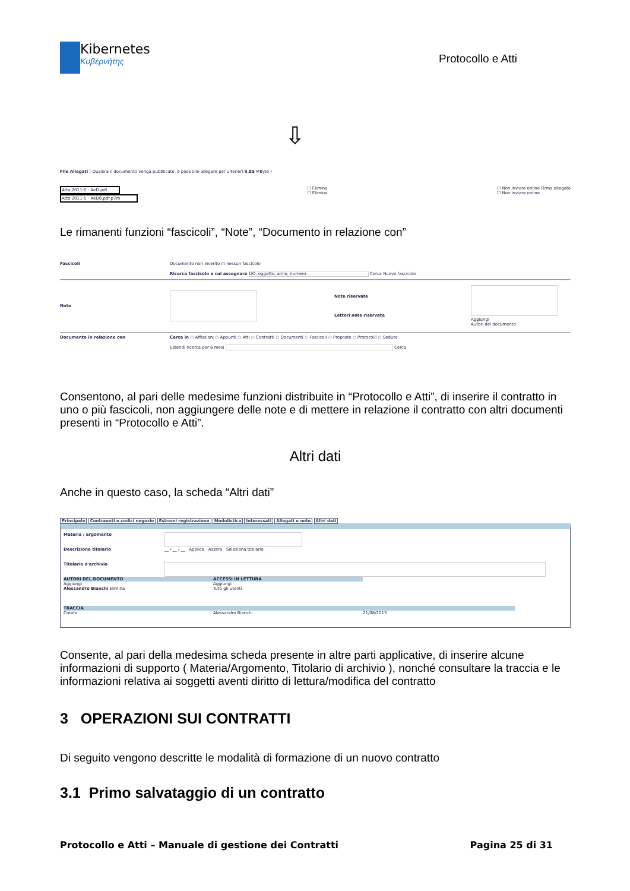Kibernetes
Κυβερνήτης
Protocollo e Atti
⇩
File Allegati ( Qualora il documento venga pubblicato, è possibile allegare per ulteriori 9,85 MByte )
Atto 2011-5 - AeD.pdf
Atto 2011-5 - AeD6.pdf.p7m
☐ Elimina
☐ Elimina
☐ Non inviare online Firma allegato
☐ Non inviare online
Le rimanenti funzioni “fascicoli”, “Note”, “Documento in relazione con”
Fascicoli Documento non inserito in nessun fascicolo
Ricerca fascicolo a cui assegnare UO, oggetto, anno, numero... Cerca Nuovo fascicolo
Note
Note riservate
Lettori note riservate
Aggiungi
Autori del documento
Documento in relazione con Cerca in ○ Affissioni ○ Appunti ○ Atti ○ Contratti ○ Documenti ○ Fascicoli ○ Proposte ○ Protocolli ○ Sedute
Estendi ricerca per 6 mesi Cerca
Consentono, al pari delle medesime funzioni distribuite in “Protocollo e Atti”, di inserire il contratto in uno o più fascicoli, non aggiungere delle note e di mettere in relazione il contratto con altri documenti presenti in “Protocollo e Atti”.
Altri dati
Anche in questo caso, la scheda “Altri dati”
Principale Contraenti e codici negozio Estremi registrazione Modulistica Interessati Allegati e note Altri dati
Materia / argomento
Descrizione titolario __ / __ / __ Applica Azzera Seleziona titolario
Titolario d'archivio
AUTORI DEL DOCUMENTO
Aggiungi
Alessandro Bianchi Elimina
ACCESSI IN LETTURA
Aggiungi
Tutti gli utenti
TRACCIA
Creato Alessandro Bianchi 21/08/2013
Consente, al pari della medesima scheda presente in altre parti applicative, di inserire alcune informazioni di supporto ( Materia/Argomento, Titolario di archivio ), nonché consultare la traccia e le informazioni relativa ai soggetti aventi diritto di lettura/modifica del contratto
3 OPERAZIONI SUI CONTRATTI
Di seguito vengono descritte le modalità di formazione di un nuovo contratto
3.1 Primo salvataggio di un contratto
Protocollo e Atti – Manuale di gestione dei Contratti Pagina 25 di 31